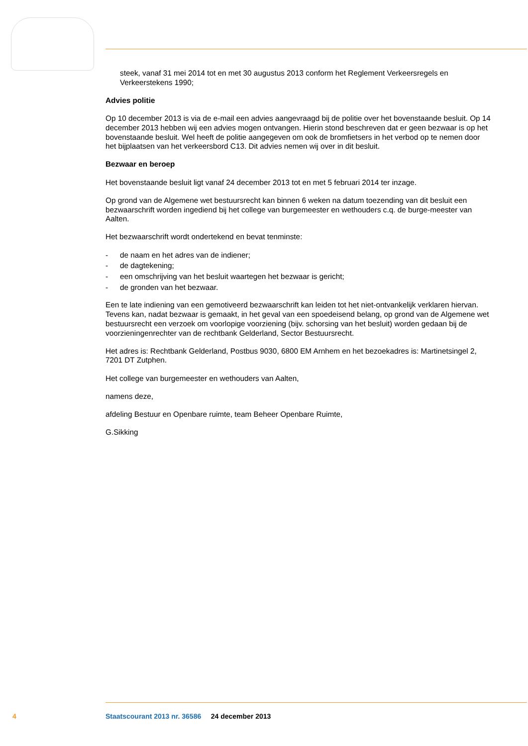steek, vanaf 31 mei 2014 tot en met 30 augustus 2013 conform het Reglement Verkeersregels en Verkeerstekens 1990;
Advies politie
Op 10 december 2013 is via de e-mail een advies aangevraagd bij de politie over het bovenstaande besluit. Op 14 december 2013 hebben wij een advies mogen ontvangen. Hierin stond beschreven dat er geen bezwaar is op het bovenstaande besluit. Wel heeft de politie aangegeven om ook de bromfietsers in het verbod op te nemen door het bijplaatsen van het verkeersbord C13. Dit advies nemen wij over in dit besluit.
Bezwaar en beroep
Het bovenstaande besluit ligt vanaf 24 december 2013 tot en met 5 februari 2014 ter inzage.
Op grond van de Algemene wet bestuursrecht kan binnen 6 weken na datum toezending van dit besluit een bezwaarschrift worden ingediend bij het college van burgemeester en wethouders c.q. de burge-meester van Aalten.
Het bezwaarschrift wordt ondertekend en bevat tenminste:
- de naam en het adres van de indiener;
- de dagtekening;
- een omschrijving van het besluit waartegen het bezwaar is gericht;
- de gronden van het bezwaar.
Een te late indiening van een gemotiveerd bezwaarschrift kan leiden tot het niet-ontvankelijk verklaren hiervan. Tevens kan, nadat bezwaar is gemaakt, in het geval van een spoedeisend belang, op grond van de Algemene wet bestuursrecht een verzoek om voorlopige voorziening (bijv. schorsing van het besluit) worden gedaan bij de voorzieningenrechter van de rechtbank Gelderland, Sector Bestuursrecht.
Het adres is: Rechtbank Gelderland, Postbus 9030, 6800 EM Arnhem en het bezoekadres is: Martinetsingel 2, 7201 DT Zutphen.
Het college van burgemeester en wethouders van Aalten,
namens deze,
afdeling Bestuur en Openbare ruimte, team Beheer Openbare Ruimte,
G.Sikking
4 Staatscourant 2013 nr. 36586 24 december 2013